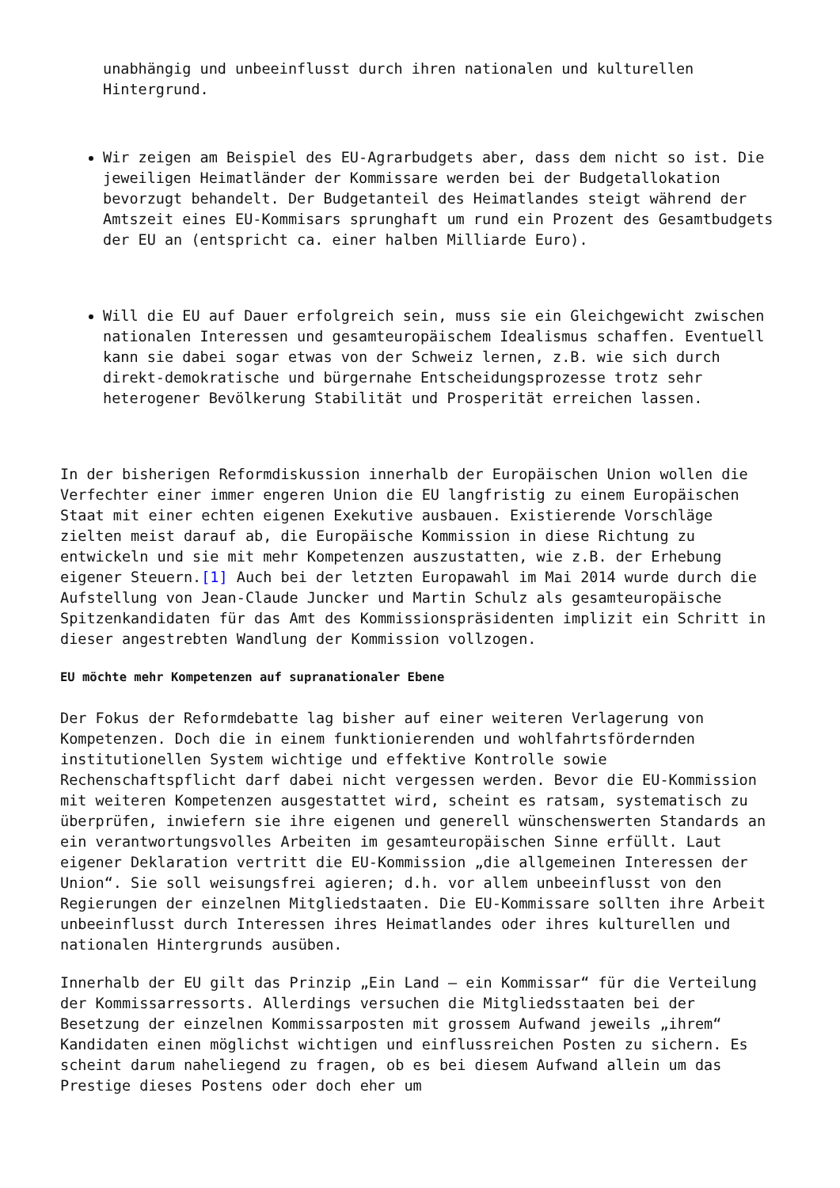unabhängig und unbeeinflusst durch ihren nationalen und kulturellen Hintergrund.
Wir zeigen am Beispiel des EU-Agrarbudgets aber, dass dem nicht so ist. Die jeweiligen Heimatländer der Kommissare werden bei der Budgetallokation bevorzugt behandelt. Der Budgetanteil des Heimatlandes steigt während der Amtszeit eines EU-Kommisars sprunghaft um rund ein Prozent des Gesamtbudgets der EU an (entspricht ca. einer halben Milliarde Euro).
Will die EU auf Dauer erfolgreich sein, muss sie ein Gleichgewicht zwischen nationalen Interessen und gesamteuropäischem Idealismus schaffen. Eventuell kann sie dabei sogar etwas von der Schweiz lernen, z.B. wie sich durch direkt-demokratische und bürgernahe Entscheidungsprozesse trotz sehr heterogener Bevölkerung Stabilität und Prosperität erreichen lassen.
In der bisherigen Reformdiskussion innerhalb der Europäischen Union wollen die Verfechter einer immer engeren Union die EU langfristig zu einem Europäischen Staat mit einer echten eigenen Exekutive ausbauen. Existierende Vorschläge zielten meist darauf ab, die Europäische Kommission in diese Richtung zu entwickeln und sie mit mehr Kompetenzen auszustatten, wie z.B. der Erhebung eigener Steuern.[1] Auch bei der letzten Europawahl im Mai 2014 wurde durch die Aufstellung von Jean-Claude Juncker und Martin Schulz als gesamteuropäische Spitzenkandidaten für das Amt des Kommissionspräsidenten implizit ein Schritt in dieser angestrebten Wandlung der Kommission vollzogen.
EU möchte mehr Kompetenzen auf supranationaler Ebene
Der Fokus der Reformdebatte lag bisher auf einer weiteren Verlagerung von Kompetenzen. Doch die in einem funktionierenden und wohlfahrtsfördernden institutionellen System wichtige und effektive Kontrolle sowie Rechenschaftspflicht darf dabei nicht vergessen werden. Bevor die EU-Kommission mit weiteren Kompetenzen ausgestattet wird, scheint es ratsam, systematisch zu überprüfen, inwiefern sie ihre eigenen und generell wünschenswerten Standards an ein verantwortungsvolles Arbeiten im gesamteuropäischen Sinne erfüllt. Laut eigener Deklaration vertritt die EU-Kommission „die allgemeinen Interessen der Union“. Sie soll weisungsfrei agieren; d.h. vor allem unbeeinflusst von den Regierungen der einzelnen Mitgliedstaaten. Die EU-Kommissare sollten ihre Arbeit unbeeinflusst durch Interessen ihres Heimatlandes oder ihres kulturellen und nationalen Hintergrunds ausüben.
Innerhalb der EU gilt das Prinzip „Ein Land – ein Kommissar“ für die Verteilung der Kommissarressorts. Allerdings versuchen die Mitgliedsstaaten bei der Besetzung der einzelnen Kommissarposten mit grossem Aufwand jeweils „ihrem“ Kandidaten einen möglichst wichtigen und einflussreichen Posten zu sichern. Es scheint darum naheliegend zu fragen, ob es bei diesem Aufwand allein um das Prestige dieses Postens oder doch eher um